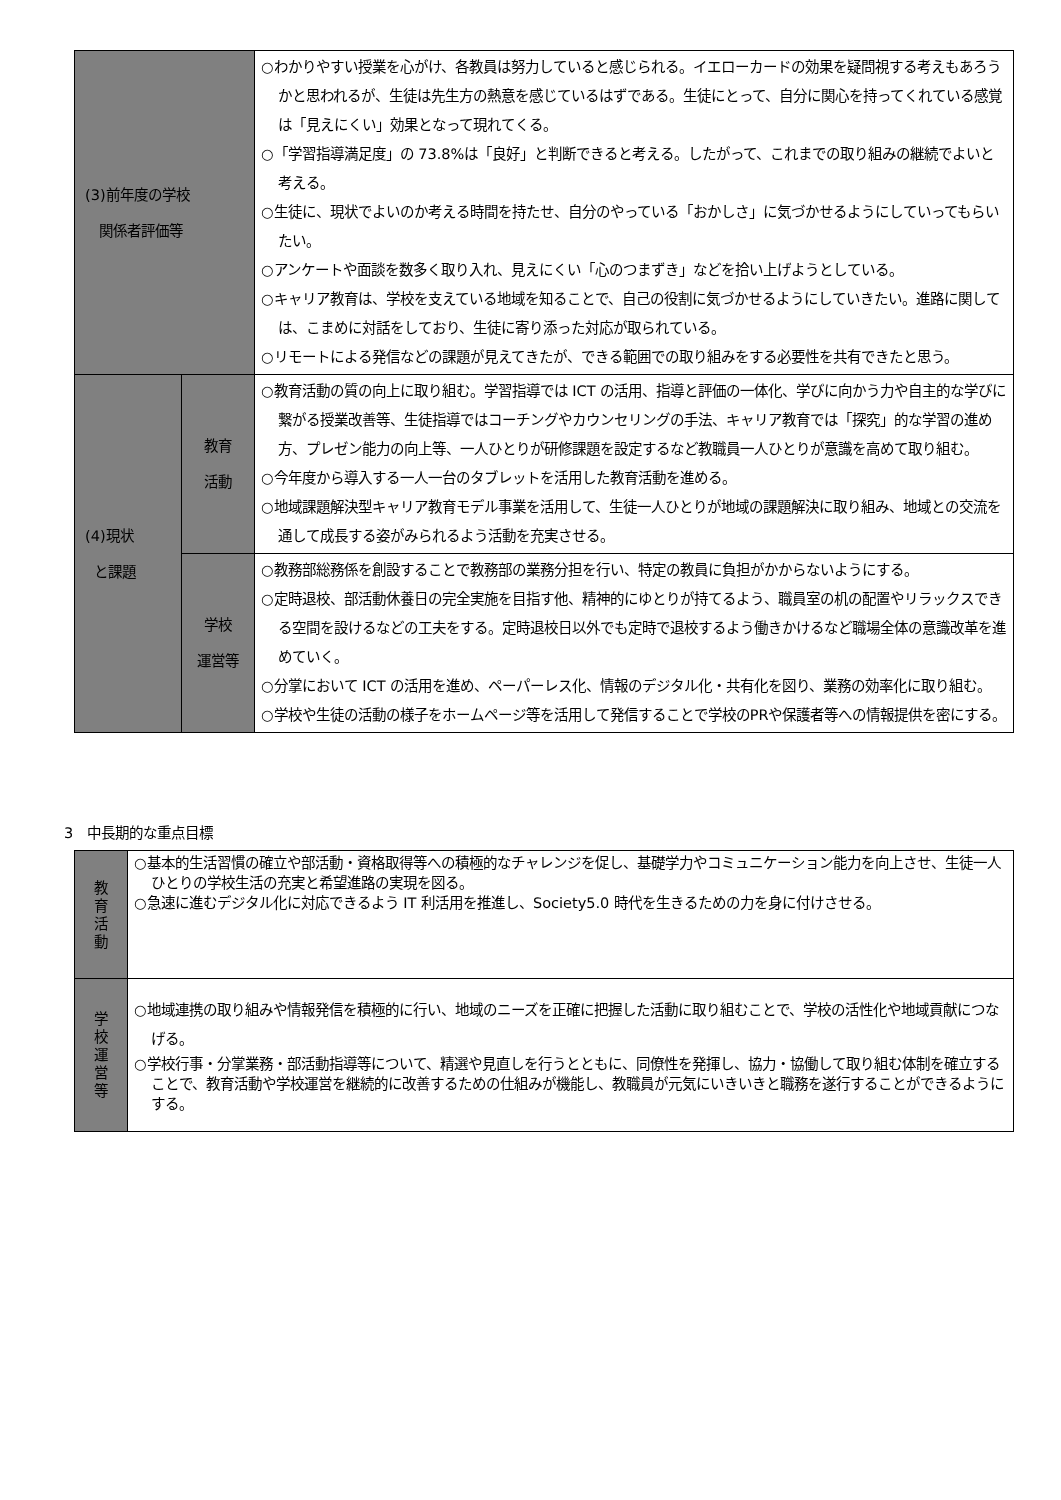| (3)前年度の学校 関係者評価等 | | ○わかりやすい授業を心がけ、各教員は努力していると感じられる。イエローカードの効果を疑問視する考えもあろうかと思われるが、生徒は先生方の熱意を感じているはずである。生徒にとって、自分に関心を持ってくれている感覚は「見えにくい」効果となって現れてくる。 ○「学習指導満足度」の 73.8%は「良好」と判断できると考える。したがって、これまでの取り組みの継続でよいと考える。 ○生徒に、現状でよいのか考える時間を持たせ、自分のやっている「おかしさ」に気づかせるようにしていってもらいたい。 ○アンケートや面談を数多く取り入れ、見えにくい「心のつまずき」などを拾い上げようとしている。 ○キャリア教育は、学校を支えている地域を知ることで、自己の役割に気づかせるようにしていきたい。進路に関しては、こまめに対話をしており、生徒に寄り添った対応が取られている。 ○リモートによる発信などの課題が見えてきたが、できる範囲での取り組みをする必要性を共有できたと思う。 |
| (4)現状 と課題 | 教育 活動 | ○教育活動の質の向上に取り組む。学習指導では ICT の活用、指導と評価の一体化、学びに向かう力や自主的な学びに繋がる授業改善等、生徒指導ではコーチングやカウンセリングの手法、キャリア教育では「探究」的な学習の進め方、プレゼン能力の向上等、一人ひとりが研修課題を設定するなど教職員一人ひとりが意識を高めて取り組む。 ○今年度から導入する一人一台のタブレットを活用した教育活動を進める。 ○地域課題解決型キャリア教育モデル事業を活用して、生徒一人ひとりが地域の課題解決に取り組み、地域との交流を通して成長する姿がみられるよう活動を充実させる。 |
| | 学校 運営等 | ○教務部総務係を創設することで教務部の業務分担を行い、特定の教員に負担がかからないようにする。 ○定時退校、部活動休養日の完全実施を目指す他、精神的にゆとりが持てるよう、職員室の机の配置やリラックスできる空間を設けるなどの工夫をする。定時退校日以外でも定時で退校するよう働きかけるなど職場全体の意識改革を進めていく。 ○分掌において ICT の活用を進め、ペーパーレス化、情報のデジタル化・共有化を図り、業務の効率化に取り組む。 ○学校や生徒の活動の様子をホームページ等を活用して発信することで学校のPRや保護者等への情報提供を密にする。 |
3　中長期的な重点目標
| 教 育 活 動 | ○基本的生活習慣の確立や部活動・資格取得等への積極的なチャレンジを促し、基礎学力やコミュニケーション能力を向上させ、生徒一人ひとりの学校生活の充実と希望進路の実現を図る。 ○急速に進むデジタル化に対応できるよう IT 利活用を推進し、Society5.0 時代を生きるための力を身に付けさせる。 |
| 学 校 運 営 等 | ○地域連携の取り組みや情報発信を積極的に行い、地域のニーズを正確に把握した活動に取り組むことで、学校の活性化や地域貢献につなげる。 ○学校行事・分掌業務・部活動指導等について、精選や見直しを行うとともに、同僚性を発揮し、協力・協働して取り組む体制を確立することで、教育活動や学校運営を継続的に改善するための仕組みが機能し、教職員が元気にいきいきと職務を遂行することができるようにする。 |